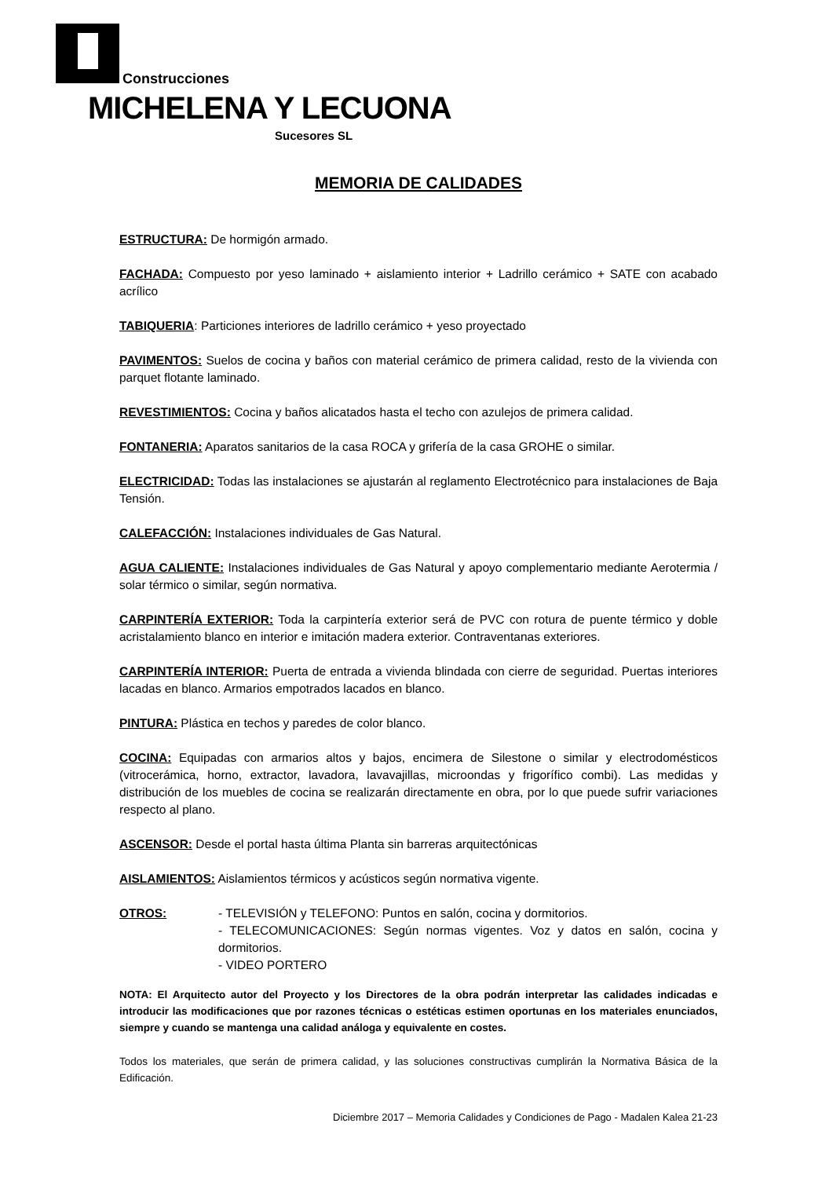Construcciones
MICHELENA Y LECUONA
Sucesores SL
MEMORIA DE CALIDADES
ESTRUCTURA: De hormigón armado.
FACHADA: Compuesto por yeso laminado + aislamiento interior + Ladrillo cerámico + SATE con acabado acrílico
TABIQUERIA: Particiones interiores de ladrillo cerámico + yeso proyectado
PAVIMENTOS: Suelos de cocina y baños con material cerámico de primera calidad, resto de la vivienda con parquet flotante laminado.
REVESTIMIENTOS: Cocina y baños alicatados hasta el techo con azulejos de primera calidad.
FONTANERIA: Aparatos sanitarios de la casa ROCA y grifería de la casa GROHE o similar.
ELECTRICIDAD: Todas las instalaciones se ajustarán al reglamento Electrotécnico para instalaciones de Baja Tensión.
CALEFACCIÓN: Instalaciones individuales de Gas Natural.
AGUA CALIENTE: Instalaciones individuales de Gas Natural y apoyo complementario mediante Aerotermia / solar térmico o similar, según normativa.
CARPINTERÍA EXTERIOR: Toda la carpintería exterior será de PVC con rotura de puente térmico y doble acristalamiento blanco en interior e imitación madera exterior. Contraventanas exteriores.
CARPINTERÍA INTERIOR: Puerta de entrada a vivienda blindada con cierre de seguridad. Puertas interiores lacadas en blanco. Armarios empotrados lacados en blanco.
PINTURA: Plástica en techos y paredes de color blanco.
COCINA: Equipadas con armarios altos y bajos, encimera de Silestone o similar y electrodomésticos (vitrocerámica, horno, extractor, lavadora, lavavajillas, microondas y frigorífico combi). Las medidas y distribución de los muebles de cocina se realizarán directamente en obra, por lo que puede sufrir variaciones respecto al plano.
ASCENSOR: Desde el portal hasta última Planta sin barreras arquitectónicas
AISLAMIENTOS: Aislamientos térmicos y acústicos según normativa vigente.
OTROS: - TELEVISIÓN y TELEFONO: Puntos en salón, cocina y dormitorios.
- TELECOMUNICACIONES: Según normas vigentes. Voz y datos en salón, cocina y dormitorios.
- VIDEO PORTERO
NOTA: El Arquitecto autor del Proyecto y los Directores de la obra podrán interpretar las calidades indicadas e introducir las modificaciones que por razones técnicas o estéticas estimen oportunas en los materiales enunciados, siempre y cuando se mantenga una calidad análoga y equivalente en costes.
Todos los materiales, que serán de primera calidad, y las soluciones constructivas cumplirán la Normativa Básica de la Edificación.
Diciembre 2017 – Memoria Calidades y Condiciones de Pago - Madalen Kalea 21-23